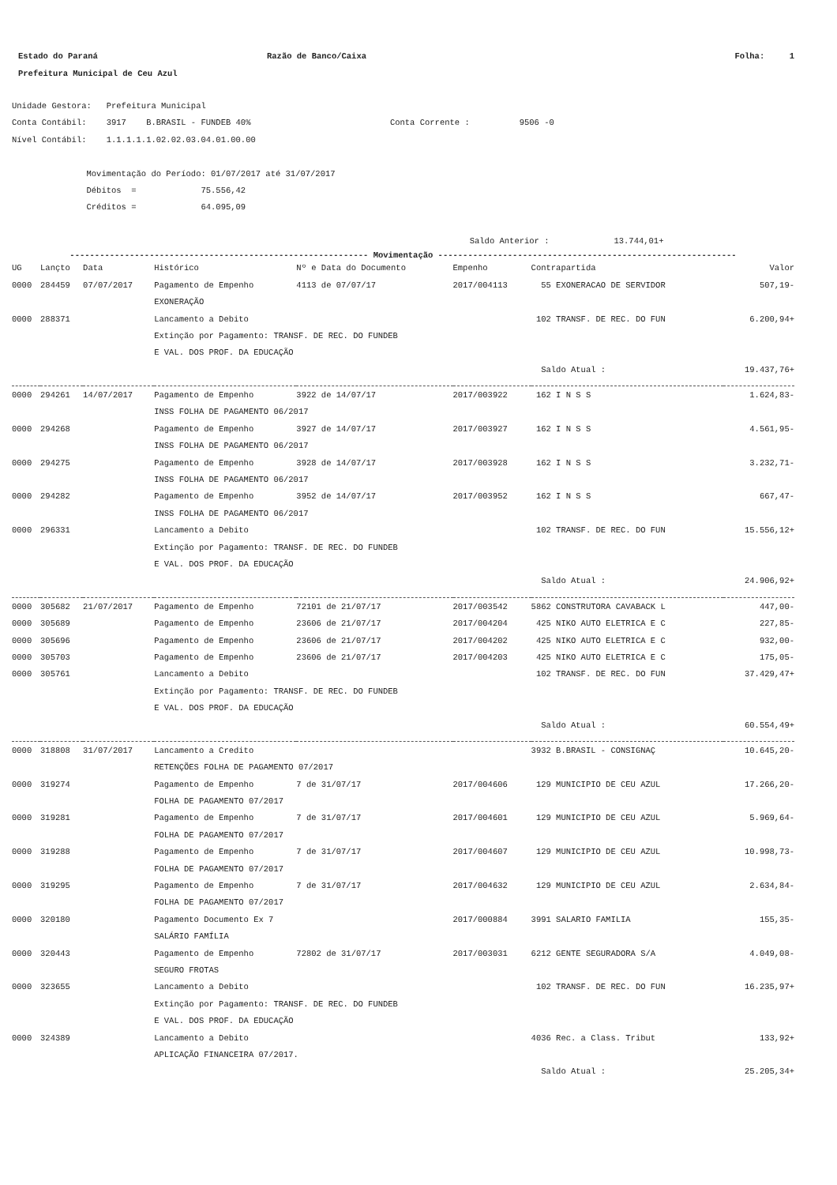Estado do Paraná Razão de Banco/Caixa Folha: 1
Prefeitura Municipal de Ceu Azul
Unidade Gestora: Prefeitura Municipal Conta Contábil: 3917 B.BRASIL - FUNDEB 40% Conta Corrente : 9506 -0 Nível Contábil: 1.1.1.1.1.02.02.03.04.01.00.00 Movimentação do Período: 01/07/2017 até 31/07/2017 Débitos = 75.556,42 Créditos = 64.095,09 Saldo Anterior : 13.744,01+
------------------------------------------------------------ Movimentação ------------------------------------------------------------
| UG | Lançto | Data | Histórico | Nº e Data do Documento | Empenho | Contrapartida | Valor |
| --- | --- | --- | --- | --- | --- | --- | --- |
| 0000 | 284459 | 07/07/2017 | Pagamento de Empenho | 4113 de 07/07/17 | 2017/004113 | 55 EXONERACAO DE SERVIDOR | 507,19- |
| | | | EXONERAÇÃO | | | | |
| 0000 | 288371 | | Lancamento a Debito | | | 102 TRANSF. DE REC. DO FUN | 6.200,94+ |
| | | | Extinção por Pagamento: TRANSF. DE REC. DO FUNDEB | | | | |
| | | | E VAL. DOS PROF. DA EDUCAÇÃO | | | | |
| | | | | | | Saldo Atual : | 19.437,76+ |
| 0000 | 294261 | 14/07/2017 | Pagamento de Empenho | 3922 de 14/07/17 | 2017/003922 | 162 I N S S | 1.624,83- |
| | | | INSS FOLHA DE PAGAMENTO 06/2017 | | | | |
| 0000 | 294268 | | Pagamento de Empenho | 3927 de 14/07/17 | 2017/003927 | 162 I N S S | 4.561,95- |
| | | | INSS FOLHA DE PAGAMENTO 06/2017 | | | | |
| 0000 | 294275 | | Pagamento de Empenho | 3928 de 14/07/17 | 2017/003928 | 162 I N S S | 3.232,71- |
| | | | INSS FOLHA DE PAGAMENTO 06/2017 | | | | |
| 0000 | 294282 | | Pagamento de Empenho | 3952 de 14/07/17 | 2017/003952 | 162 I N S S | 667,47- |
| | | | INSS FOLHA DE PAGAMENTO 06/2017 | | | | |
| 0000 | 296331 | | Lancamento a Debito | | | 102 TRANSF. DE REC. DO FUN | 15.556,12+ |
| | | | Extinção por Pagamento: TRANSF. DE REC. DO FUNDEB | | | | |
| | | | E VAL. DOS PROF. DA EDUCAÇÃO | | | | |
| | | | | | | Saldo Atual : | 24.906,92+ |
| 0000 | 305682 | 21/07/2017 | Pagamento de Empenho | 72101 de 21/07/17 | 2017/003542 | 5862 CONSTRUTORA CAVABACK L | 447,00- |
| 0000 | 305689 | | Pagamento de Empenho | 23606 de 21/07/17 | 2017/004204 | 425 NIKO AUTO ELETRICA E C | 227,85- |
| 0000 | 305696 | | Pagamento de Empenho | 23606 de 21/07/17 | 2017/004202 | 425 NIKO AUTO ELETRICA E C | 932,00- |
| 0000 | 305703 | | Pagamento de Empenho | 23606 de 21/07/17 | 2017/004203 | 425 NIKO AUTO ELETRICA E C | 175,05- |
| 0000 | 305761 | | Lancamento a Debito | | | 102 TRANSF. DE REC. DO FUN | 37.429,47+ |
| | | | Extinção por Pagamento: TRANSF. DE REC. DO FUNDEB | | | | |
| | | | E VAL. DOS PROF. DA EDUCAÇÃO | | | | |
| | | | | | | Saldo Atual : | 60.554,49+ |
| 0000 | 318808 | 31/07/2017 | Lancamento a Credito | | | 3932 B.BRASIL - CONSIGNAÇ | 10.645,20- |
| | | | RETENÇÕES FOLHA DE PAGAMENTO 07/2017 | | | | |
| 0000 | 319274 | | Pagamento de Empenho | 7 de 31/07/17 | 2017/004606 | 129 MUNICIPIO DE CEU AZUL | 17.266,20- |
| | | | FOLHA DE PAGAMENTO 07/2017 | | | | |
| 0000 | 319281 | | Pagamento de Empenho | 7 de 31/07/17 | 2017/004601 | 129 MUNICIPIO DE CEU AZUL | 5.969,64- |
| | | | FOLHA DE PAGAMENTO 07/2017 | | | | |
| 0000 | 319288 | | Pagamento de Empenho | 7 de 31/07/17 | 2017/004607 | 129 MUNICIPIO DE CEU AZUL | 10.998,73- |
| | | | FOLHA DE PAGAMENTO 07/2017 | | | | |
| 0000 | 319295 | | Pagamento de Empenho | 7 de 31/07/17 | 2017/004632 | 129 MUNICIPIO DE CEU AZUL | 2.634,84- |
| | | | FOLHA DE PAGAMENTO 07/2017 | | | | |
| 0000 | 320180 | | Pagamento Documento Ex 7 | | 2017/000884 | 3991 SALARIO FAMILIA | 155,35- |
| | | | SALÁRIO FAMÍLIA | | | | |
| 0000 | 320443 | | Pagamento de Empenho | 72802 de 31/07/17 | 2017/003031 | 6212 GENTE SEGURADORA S/A | 4.049,08- |
| | | | SEGURO FROTAS | | | | |
| 0000 | 323655 | | Lancamento a Debito | | | 102 TRANSF. DE REC. DO FUN | 16.235,97+ |
| | | | Extinção por Pagamento: TRANSF. DE REC. DO FUNDEB | | | | |
| | | | E VAL. DOS PROF. DA EDUCAÇÃO | | | | |
| 0000 | 324389 | | Lancamento a Debito | | | 4036 Rec. a Class. Tribut | 133,92+ |
| | | | APLICAÇÃO FINANCEIRA 07/2017. | | | | |
| | | | | | | Saldo Atual : | 25.205,34+ |